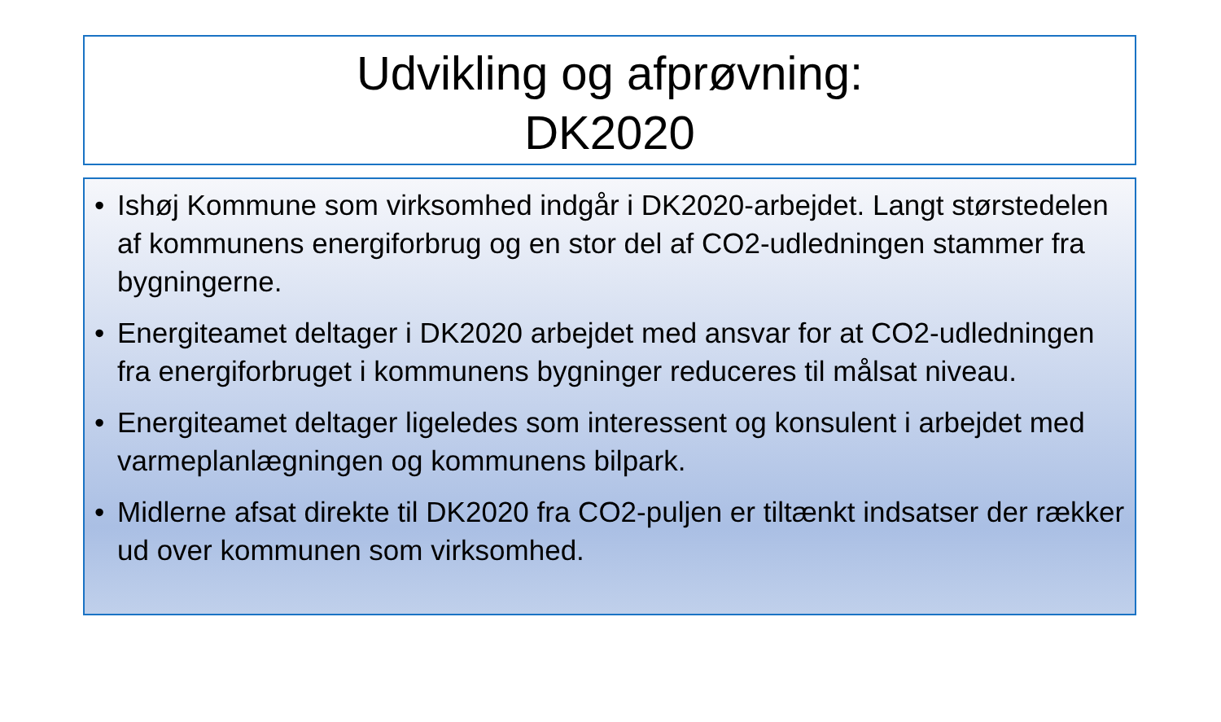Udvikling og afprøvning:
DK2020
• Ishøj Kommune som virksomhed indgår i DK2020-arbejdet. Langt størstedelen af kommunens energiforbrug og en stor del af CO2-udledningen stammer fra bygningerne.
• Energiteamet deltager i DK2020 arbejdet med ansvar for at CO2-udledningen fra energiforbruget i kommunens bygninger reduceres til målsat niveau.
• Energiteamet deltager ligeledes som interessent og konsulent i arbejdet med varmeplanlægningen og kommunens bilpark.
• Midlerne afsat direkte til DK2020 fra CO2-puljen er tiltænkt indsatser der rækker ud over kommunen som virksomhed.